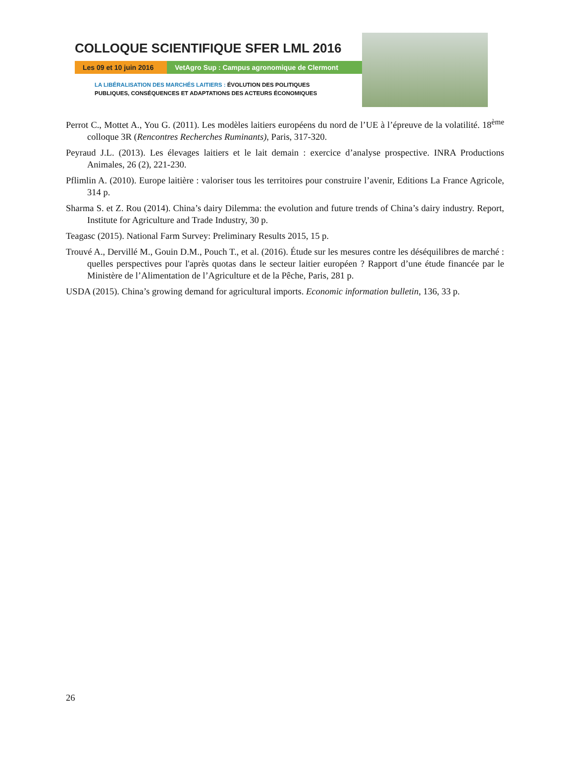COLLOQUE SCIENTIFIQUE SFER LML 2016
Les 09 et 10 juin 2016
VetAgro Sup : Campus agronomique de Clermont
LA LIBÉRALISATION DES MARCHÉS LAITIERS : ÉVOLUTION DES POLITIQUES
PUBLIQUES, CONSÉQUENCES ET ADAPTATIONS DES ACTEURS ÉCONOMIQUES
Perrot C., Mottet A., You G. (2011). Les modèles laitiers européens du nord de l’UE à l’épreuve de la volatilité. 18<sup>ème</sup> colloque 3R (Rencontres Recherches Ruminants), Paris, 317-320.
Peyraud J.L. (2013). Les élevages laitiers et le lait demain : exercice d’analyse prospective. INRA Productions Animales, 26 (2), 221-230.
Pflimlin A. (2010). Europe laitière : valoriser tous les territoires pour construire l’avenir, Editions La France Agricole, 314 p.
Sharma S. et Z. Rou (2014). China’s dairy Dilemma: the evolution and future trends of China’s dairy industry. Report, Institute for Agriculture and Trade Industry, 30 p.
Teagasc (2015). National Farm Survey: Preliminary Results 2015, 15 p.
Trouvé A., Dervillé M., Gouin D.M., Pouch T., et al. (2016). Étude sur les mesures contre les déséquilibres de marché : quelles perspectives pour l'après quotas dans le secteur laitier européen ? Rapport d’une étude financée par le Ministère de l’Alimentation de l’Agriculture et de la Pêche, Paris, 281 p.
USDA (2015). China’s growing demand for agricultural imports. Economic information bulletin, 136, 33 p.
26